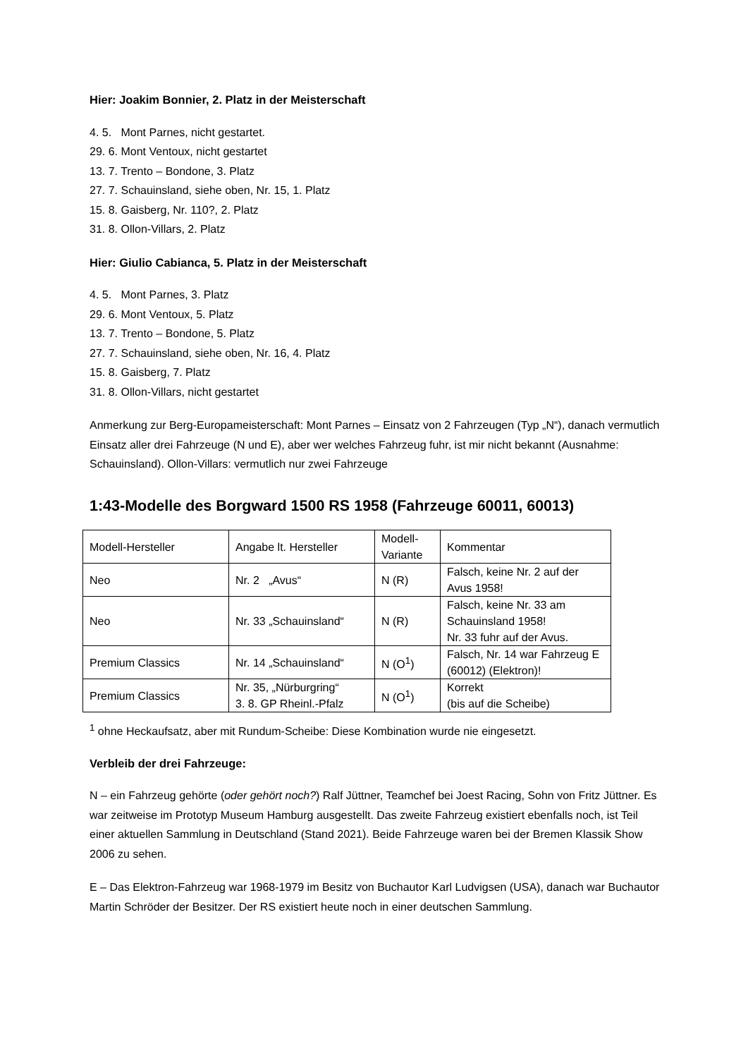Hier: Joakim Bonnier, 2. Platz in der Meisterschaft
4. 5. Mont Parnes, nicht gestartet.
29. 6. Mont Ventoux, nicht gestartet
13. 7. Trento – Bondone, 3. Platz
27. 7. Schauinsland, siehe oben, Nr. 15, 1. Platz
15. 8. Gaisberg, Nr. 110?, 2. Platz
31. 8. Ollon-Villars, 2. Platz
Hier: Giulio Cabianca, 5. Platz in der Meisterschaft
4. 5. Mont Parnes, 3. Platz
29. 6. Mont Ventoux, 5. Platz
13. 7. Trento – Bondone, 5. Platz
27. 7. Schauinsland, siehe oben, Nr. 16, 4. Platz
15. 8. Gaisberg, 7. Platz
31. 8. Ollon-Villars, nicht gestartet
Anmerkung zur Berg-Europameisterschaft: Mont Parnes – Einsatz von 2 Fahrzeugen (Typ „N“), danach vermutlich Einsatz aller drei Fahrzeuge (N und E), aber wer welches Fahrzeug fuhr, ist mir nicht bekannt (Ausnahme: Schauinsland). Ollon-Villars: vermutlich nur zwei Fahrzeuge
1:43-Modelle des Borgward 1500 RS 1958 (Fahrzeuge 60011, 60013)
| Modell-Hersteller | Angabe lt. Hersteller | Modell- Variante | Kommentar |
| Neo | Nr. 2 „Avus“ | N (R) | Falsch, keine Nr. 2 auf der Avus 1958! |
| Neo | Nr. 33 „Schauinsland“ | N (R) | Falsch, keine Nr. 33 am Schauinsland 1958! Nr. 33 fuhr auf der Avus. |
| Premium Classics | Nr. 14 „Schauinsland“ | N (O<sup>1</sup>) | Falsch, Nr. 14 war Fahrzeug E (60012) (Elektron)! |
| Premium Classics | Nr. 35, „Nürburgring“ 3. 8. GP Rheinl.-Pfalz | N (O<sup>1</sup>) | Korrekt (bis auf die Scheibe) |
<sup>1</sup> ohne Heckaufsatz, aber mit Rundum-Scheibe: Diese Kombination wurde nie eingesetzt.
Verbleib der drei Fahrzeuge:
N – ein Fahrzeug gehörte (oder gehört noch?) Ralf Jüttner, Teamchef bei Joest Racing, Sohn von Fritz Jüttner. Es war zeitweise im Prototyp Museum Hamburg ausgestellt. Das zweite Fahrzeug existiert ebenfalls noch, ist Teil einer aktuellen Sammlung in Deutschland (Stand 2021). Beide Fahrzeuge waren bei der Bremen Klassik Show 2006 zu sehen.
E – Das Elektron-Fahrzeug war 1968-1979 im Besitz von Buchautor Karl Ludvigsen (USA), danach war Buchautor Martin Schröder der Besitzer. Der RS existiert heute noch in einer deutschen Sammlung.